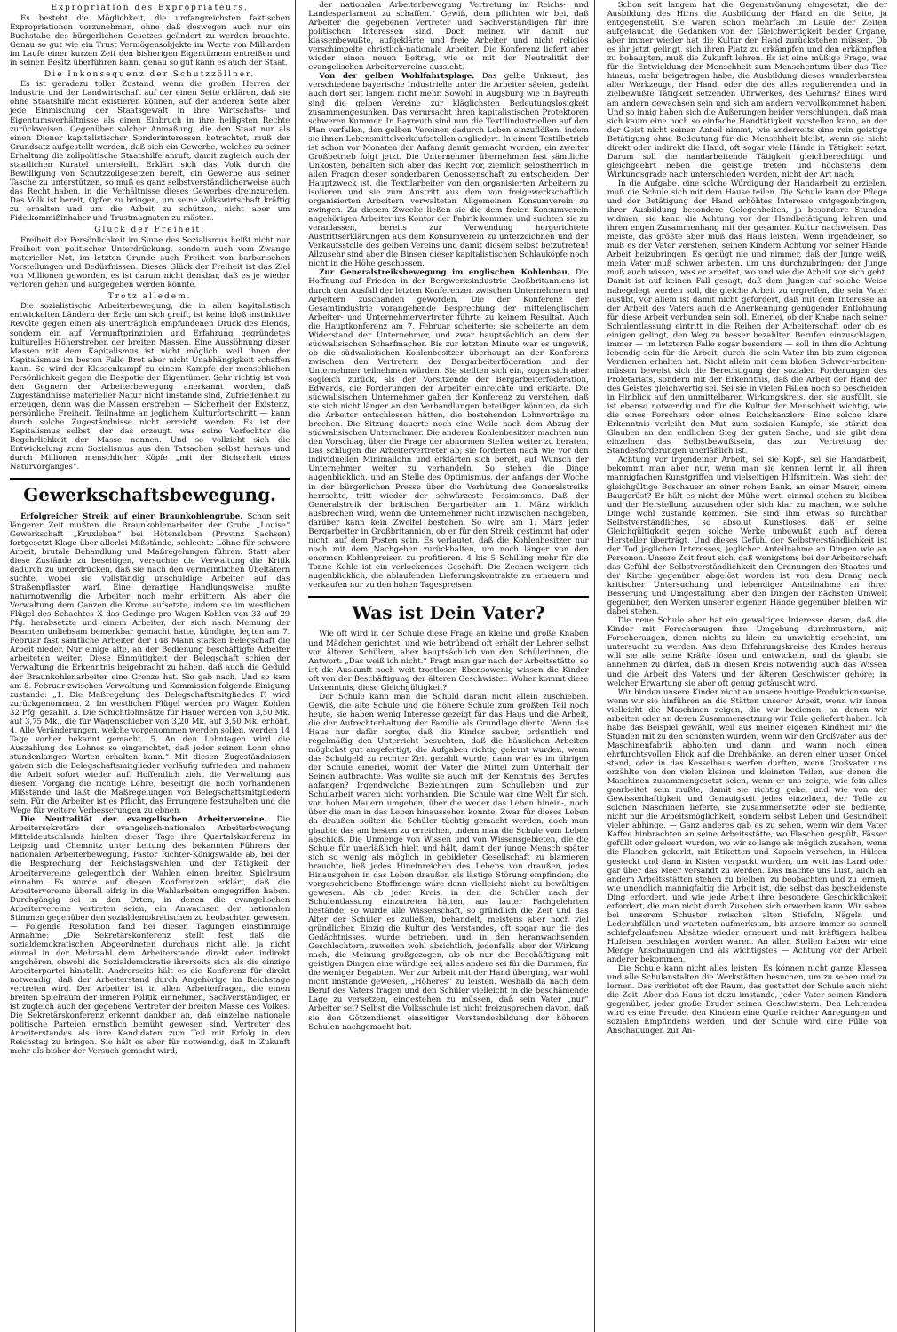Expropriation des Expropriateurs.
Es besteht die Möglichkeit, die umfangreichsten faktischen Expropriationen vorzunehmen, ohne daß deswegen auch nur ein Buchstabe des bürgerlichen Gesetzes geändert zu werden brauchte. Genau so gut wie ein Trust Vermögensobjekte im Werte von Milliarden im Laufe einer kurzen Zeit den bisherigen Eigentümern entreißen und in seinen Besitz überführen kann, genau so gut kann es auch der Staat.
Die Inkonsequenz der Schutzzöllner.
Es ist geradezu toller Zustand, wenn die großen Herren der Industrie und der Landwirtschaft auf der einen Seite erklären, daß sie ohne Staatshilfe nicht existieren können, auf der anderen Seite aber jede Einmischung der Staatsgewalt in ihre Wirtschafts- und Eigentumsverhältnisse als einen Einbruch in ihre heiligsten Rechte zurückweisen. Gegenüber solcher Anmaßung, die den Staat nur als einen Diener kapitalistischer Sonderinteressen betrachtet, muß der Grundsatz aufgestellt werden, daß sich ein Gewerbe, welches zu seiner Erhaltung die zollpolitische Staatshilfe anruft, damit zugleich auch der staatlichen Kuratel unterstellt. Erklärt sich das Volk durch die Bewilligung von Schutzzollgesetzen bereit, ein Gewerbe aus seiner Tasche zu unterstützen, so muß es ganz selbstverständlicherweise auch das Recht haben, in die Verhältnisse dieses Gewerbes dreinzureden. Das Volk ist bereit, Opfer zu bringen, um seine Volkswirtschaft kräftig zu erhalten und um die Arbeit zu schützen, nicht aber um Fideikommißinhaber und Trustmagnaten zu mästen.
Glück der Freiheit.
Freiheit der Persönlichkeit im Sinne des Sozialismus heißt nicht nur Freiheit von politischer Unterdrückung, sondern auch vom Zwange materieller Not, im letzten Grunde auch Freiheit von barbarischen Vorstellungen und Bedürfnissen. Dieses Glück der Freiheit ist das Ziel von Millionen geworden, es ist darum nicht denkbar, daß es je wieder verloren gehen und aufgegeben werden könnte.
Trotz alledem.
Die sozialistische Arbeiterbewegung, die in allen kapitalistisch entwickelten Ländern der Erde um sich greift, ist keine bloß instinktive Revolte gegen einen als unerträglich empfundenen Druck des Elends, sondern ein auf Vernunftprinzipien und Erfahrung gegründetes kulturelles Höherstreben der breiten Massen. Eine Aussöhnung dieser Massen mit dem Kapitalismus ist nicht möglich, weil ihnen der Kapitalismus im besten Falle Brot aber nicht Unabhängigkeit schaffen kann. So wird der Klassenkampf zu einem Kampfe der menschlichen Persönlichkeit gegen die Despotie der Eigentümer. Sehr richtig ist von den Gegnern der Arbeiterbewegung anerkannt worden, daß Zugeständnisse materieller Natur nicht imstande sind, Zufriedenheit zu erzeugen, denn was die Massen erstreben — Sicherheit der Existenz, persönliche Freiheit, Teilnahme an jeglichem Kulturfortschritt — kann durch solche Zugeständnisse nicht erreicht werden. Es ist der Kapitalismus selbst, der das erzeugt, was seine Verfechter die Begehrlichkeit der Masse nennen. Und so vollzieht sich die Entwickelung zum Sozialismus aus den Tatsachen selbst heraus und durch Millionen menschlicher Köpfe „mit der Sicherheit eines Naturvorganges“.
Gewerkschaftsbewegung.
Erfolgreicher Streik auf einer Braunkohlengrube. Schon seit längerer Zeit mußten die Braunkohlenarbeiter der Grube „Louise“ Gewerkschaft „Kruxleben“ bei Hötensleben (Provinz Sachsen) fortgesetzt Klage über allerlei Mißstände, schlechte Löhne für schwere Arbeit, brutale Behandlung und Maßregelungen führen. Statt aber diese Zustände zu beseitigen, versuchte die Verwaltung die Kritik dadurch zu unterdrücken, daß sie nach den vermeintlichen Übeltätern suchte, wobei sie vollständig unschuldige Arbeiter auf das Straßenpflaster warf. Eine derartige Handlungsweise mußte naturnotwendig die Arbeiter noch mehr erbittern. Als aber die Verwaltung dem Ganzen die Krone aufsetzte, indem sie im westlichen Flügel des Schachtes X das Gedinge pro Wagen Kohlen von 33 auf 29 Pfg. herabsetzte und einem Arbeiter, der sich nach Meinung der Beamten unliebsam bemerkbar gemacht hatte, kündigte, legten am 7. Februar fast sämtliche Arbeiter der 148 Mann starken Belegschaft die Arbeit nieder. Nur einige alte, an der Bedienung beschäftigte Arbeiter arbeiteten weiter. Diese Einmütigkeit der Belegschaft schien der Verwaltung die Erkenntnis beigebracht zu haben, daß auch die Geduld der Braunkohlenarbeiter eine Grenze hat. Sie gab nach. Und so kam am 8. Februar zwischen Verwaltung und Kommission folgende Einigung zustande: „1. Die Maßregelung des Belegschaftsmitgliedes F. wird zurückgenommen. 2. Im westlichen Flügel werden pro Wagen Kohlen 32 Pfg. gezahlt. 3. Die Schichtlohnsätze für Hauer werden von 3,50 Mk. auf 3,75 Mk., die für Wagenschieber von 3,20 Mk. auf 3,50 Mk. erhöht. 4. Alle Veränderungen, welche vorgenommen werden sollen, werden 14 Tage vorher bekannt gemacht. 5. An den Lohntagen wird die Auszahlung des Lohnes so eingerichtet, daß jeder seinen Lohn ohne stundenlanges Warten erhalten kann.“ Mit diesen Zugeständnissen gaben sich die Belegschaftsmitglieder vorläufig zufrieden und nahmen die Arbeit sofort wieder auf. Hoffentlich zieht die Verwaltung aus diesem Vorgang die richtige Lehre, beseitigt die noch vorhandenen Mißstände und läßt die Maßregelungen von Belegschaftsmitgliedern sein. Für die Arbeiter ist es Pflicht, das Errungene festzuhalten und die Wege für weitere Verbesserungen zu ebnen.
Die Neutralität der evangelischen Arbeitervereine. Die Arbeitersekretäre der evangelisch-nationalen Arbeiterbewegung Mitteldeutschlands hielten dieser Tage ihre Quartalskonferenz in Leipzig und Chemnitz unter Leitung des bekannten Führers der nationalen Arbeiterbewegung, Pastor Richter-Königswalde ab, bei der die Besprechung der Reichstagswahlen und der Tätigkeit der Arbeitervereine gelegentlich der Wahlen einen breiten Spielraum einnahm. Es wurde auf diesen Konferenzen erklärt, daß die Arbeitervereine überall eifrig in die Wahlarbeiten eingegriffen haben. Durchgängig sei in den Orten, in denen die evangelischen Arbeitervereine vertreten seien, ein Anwachsen der nationalen Stimmen gegenüber den sozialdemokratischen zu beobachten gewesen. — Folgende Resolution fand bei diesen Tagungen einstimmige Annahme: „Die Sekretärskonferenz stellt fest, daß die sozialdemokratischen Abgeordneten durchaus nicht alle, ja nicht einmal in der Mehrzahl dem Arbeiterstande direkt oder indirekt angehören, obwohl die Sozialdemokratie ihrerseits sich als die einzige Arbeiterpartei hinstellt. Andrerseits hält es die Konferenz für direkt notwendig, daß der Arbeiterstand durch Angehörige im Reichstage vertreten wird. Der Arbeiter ist in allen Arbeiterfragen, die einen breiten Spielraum der inneren Politik einnehmen, Sachverständiger, er ist zugleich auch der gegebene Vertreter der breiten Masse des Volkes. Die Sekretärskonferenz erkennt dankbar an, daß einzelne nationale politische Parteien ernstlich bemüht gewesen sind, Vertreter des Arbeiterstandes als ihre Kandidaten zum Teil mit Erfolg in den Reichstag zu bringen. Sie hält es aber für notwendig, daß in Zukunft mehr als bisher der Versuch gemacht wird,
der nationalen Arbeiterbewegung Vertretung im Reichs- und Landesparlament zu schaffen.“ Gewiß, dem pflichten wir bei, daß Arbeiter die gegebenen Vertreter und Sachverständigen für ihre politischen Interessen sind. Doch meinen wir damit nur klassenbewußte, aufgeklärte und freie Arbeiter und nicht religiös verschimpelte christlich-nationale Arbeiter. Die Konferenz liefert aber wieder einen neuen Beitrag, wie es mit der Neutralität der evangelischen Arbeitervereine aussieht.
Von der gelben Wohlfahrtsplage. Das gelbe Unkraut, das verschiedene bayerische Industrielle unter die Arbeiter säeten, gedeiht auch dort seit langem nicht mehr. Sowohl in Augsburg wie in Bayreuth sind die gelben Vereine zur kläglichsten Bedeutungslosigkeit zusammengesunken. Das verursacht ihren kapitalistischen Protektoren schweren Kummer. In Bayreuth sind nun die Textilindustriellen auf den Plan verfallen, den gelben Vereinen dadurch Leben einzuflößen, indem sie ihnen Lebensmittelverkaufsstellen angliedert. In einem Textilbetrieb ist schon vor Monaten der Anfang damit gemacht worden, ein zweiter Großbetrieb folgt jetzt. Die Unternehmer übernehmen fast sämtliche Unkosten, behalten sich aber das Recht vor, ziemlich selbstherrlich in allen Fragen dieser sonderbaren Genossenschaft zu entscheiden. Der Hauptzweck ist, die Textilarbeiter von den organisierten Arbeitern zu isolieren und sie zum Austritt aus dem von freigewerkschaftlich organisierten Arbeitern verwalteten Allgemeinen Konsumverein zu zwingen. Zu diesem Zwecke ließen sie die dem freien Konsumverein angehörigen Arbeiter ins Kontor der Fabrik kommen und suchten sie zu veranlassen, bereits zur Verwendung hergerichtete Austrittserklärungen aus dem Konsumverein zu unterzeichnen und der Verkaufsstelle des gelben Vereins und damit diesem selbst beizutreten! Allzusehr sind aber die Binsen dieser kapitalistischen Schlauköpfe noch nicht in die Höhe geschossen.
Zur Generalstreiksbewegung im englischen Kohlenbau. Die Hoffnung auf Frieden in der Bergwerksindustrie Großbritanniens ist durch den Ausfall der letzten Konferenzen zwischen Unternehmern und Arbeitern zuschanden geworden. Die der Konferenz der Gesamtindustrie vorangehende Besprechung der mittelenglischen Arbeiter- und Unternehmervertreter führte zu keinem Resultat. Auch die Hauptkonferenz am 7. Februar scheiterte; sie scheiterte an dem Widerstand der Unternehmer, und zwar hauptsächlich an dem der südwalisischen Scharfmacher. Bis zur letzten Minute war es ungewiß, ob die südwalisischen Kohlenbesitzer überhaupt an der Konferenz zwischen den Vertretern der Bergarbeiterföderation und der Unternehmer teilnehmen würden. Sie stellten sich ein, zogen sich aber sogleich zurück, als der Vorsitzende der Bergarbeiterföderation, Edwards, die Forderungen der Arbeiter einreichte und erklärte. Die südwalisischen Unternehmer gaben der Konferenz zu verstehen, daß sie sich nicht länger an den Verhandlungen beteiligen könnten, da sich die Arbeiter entschlossen hätten, die bestehenden Lohnverträge zu brechen. Die Sitzung dauerte noch eine Weile nach dem Abzug der südwalisischen Unternehmer. Die anderen Kohlenbesitzer machten nun den Vorschlag, über die Frage der abnormen Stellen weiter zu beraten. Das schlugen die Arbeitervertreter ab; sie forderten nach wie vor den individuellen Minimallohn und erklärten sich bereit, auf Wunsch der Unternehmer weiter zu verhandeln. So stehen die Dinge augenblicklich, und an Stelle des Optimismus, der anfangs der Woche in der bürgerlichen Presse über die Verhütung des Generalstreiks herrschte, tritt wieder der schwärzeste Pessimismus. Daß der Generalstreik der britischen Bergarbeiter am 1. März wirklich ausbrechen wird, wenn die Unternehmer nicht inzwischen nachgeben, darüber kann kein Zweifel bestehen. So wird am 1. März jeder Bergarbeiter in Großbritannien, ob er für den Streik gestimmt hat oder nicht, auf dem Posten sein. Es verlautet, daß die Kohlenbesitzer nur noch mit dem Nachgeben zurückhalten, um noch länger von den enormen Kohlenpreisen zu profitieren. 4 bis 5 Schilling mehr für die Tonne Kohle ist ein verlockendes Geschäft. Die Zechen weigern sich augenblicklich, die ablaufenden Lieferungskontrakte zu erneuern und verkaufen nur zu den hohen Tagespreisen.
Was ist Dein Vater?
Wie oft wird in der Schule diese Frage an kleine und große Knaben und Mädchen gerichtet, und wie betrübend oft erhält der Lehrer selbst von älteren Schülern, aber hauptsächlich von den Schülerinnen, die Antwort: „Das weiß ich nicht.“ Fragt man gar nach der Arbeitsstätte, so ist die Auskunft noch weit trostloser. Ebensowenig wissen die Kinder oft von der Beschäftigung der älteren Geschwister. Woher kommt diese Unkenntnis, diese Gleichgültigkeit?
Der Schule kann man die Schuld daran nicht allein zuschieben. Gewiß, die alte Schule und die höhere Schule zum größten Teil noch heute, sie haben wenig Interesse gezeigt für das Haus und die Arbeit, die der Aufrechterhaltung der Familie als Grundlage diente. Wenn das Haus nur dafür sorgte, daß die Kinder sauber, ordentlich und regelmäßig den Unterricht besuchten, daß die häuslichen Arbeiten möglichst gut angefertigt, die Aufgaben richtig gelernt wurden, wenn das Schulgeld zu rechter Zeit gezahlt wurde, dann war es im übrigen der Schule einerlei, womit der Vater die Mittel zum Unterhalt der Seinen aufbrachte. Was wollte sie auch mit der Kenntnis des Berufes anfangen? Irgendwelche Beziehungen zum Schulleben und zur Schularbeit waren nicht vorhanden. Die Schule war eine Welt für sich, von hohen Mauern umgeben, über die weder das Leben hinein-, noch über die man in das Leben hinaussehen konnte. Zwar für dieses Leben da draußen sollten die Schüler tüchtig gemacht werden, doch man glaubte das am besten zu erreichen, indem man die Schule vom Leben abschloß. Die Unmenge von Wissen und von Wissensgebieten, die die Schule für unerläßlich hielt und hält, damit der junge Mensch später sich so wenig als möglich in gebildeter Gesellschaft zu blamieren brauchte, ließ jedes Hineinreichen des Lebens von draußen, jedes Hinausgehen in das Leben draußen als lästige Störung empfinden; die vorgeschriebene Stoffmenge wäre dann vielleicht nicht zu bewältigen gewesen. Als ob jeder Kreis, in den die Schüler nach der Schulentlassung einzutreten hätten, aus lauter Fachgelehrten bestände, so wurde alle Wissenschaft, so gründlich die Zeit und das Alter der Schüler es zuließen, behandelt, meistens aber noch viel gründlicher. Einzig die Kultur des Verstandes, oft sogar nur die des Gedächtnisses, wurde betrieben, und in den heranwachsenden Geschlechtern, zuweilen wohl absichtlich, jedenfalls aber der Wirkung nach, die Meinung großgezogen, als ob nur die Beschäftigung mit geistigen Dingen eine würdige sei, alles andere sei für die Dummen, für die weniger Begabten. Wer zur Arbeit mit der Hand überging, war wohl nicht imstande gewesen, „Höheres“ zu leisten. Weshalb da nach dem Beruf des Vaters fragen und den Schüler vielleicht in die beschämende Lage zu versetzen, eingestehen zu müssen, daß sein Vater „nur“ Arbeiter sei? Selbst die Volksschule ist nicht freizusprechen davon, daß sie den Götzendienst einseitiger Verstandesbildung der höheren Schulen nachgemacht hat.
Schon seit langem hat die Gegenströmung eingesetzt, die der Ausbildung des Hirns die Ausbildung der Hand an die Seite, ja entgegenstellt. Sie waren schon mehrfach im Laufe der Zeiten aufgetaucht, die Gedanken von der Gleichwertigkeit beider Organe, aber immer wieder hat die Kultur der Hand zurückstehen müssen. Ob es ihr jetzt gelingt, sich ihren Platz zu erkämpfen und den erkämpften zu behaupten, muß die Zukunft lehren. Es ist eine müßige Frage, was für die Entwicklung der Menschheit zum Menschentum über das Tier hinaus, mehr beigetragen habe, die Ausbildung dieses wunderbarsten aller Werkzeuge, der Hand, oder die des alles regulierenden und in zielbewußte Tätigkeit setzenden Uhrwerkes, des Gehirns? Eines wird am andern gewachsen sein und sich am andern vervollkommnet haben. Und so innig haben sich die Äußerungen beider verschlungen, daß man sich kaum eine noch so einfache Handtätigkeit vorstellen kann, an der der Geist nicht seinen Anteil nimmt, wie anderseits eine rein geistige Betätigung ohne Bedeutung für die Menschheit bleibt, wenn sie nicht direkt oder indirekt die Hand, oft sogar viele Hände in Tätigkeit setzt. Darum soll die handarbeitende Tätigkeit gleichberechtigt und gleichgeehrt neben die geistige treten und höchstens dem Wirkungsgrade nach unterschieden werden, nicht der Art nach.
In die Aufgabe, eine solche Würdigung der Handarbeit zu erzielen, muß die Schule sich mit dem Hause teilen. Die Schule kann der Pflege und der Betätigung der Hand erhöhtes Interesse entgegenbringen, ihrer Ausbildung besondere Gelegenheiten, ja besondere Stunden widmen; sie kann die Achtung vor der Handbetätigung lehren und ihren engen Zusammenhang mit der gesamten Kultur nachweisen. Das meiste, das größte aber muß das Haus leisten. Wenn irgendeiner, so muß es der Vater verstehen, seinen Kindern Achtung vor seiner Hände Arbeit beizubringen. Es genügt nie und nimmer, daß der Junge weiß, mein Vater muß schwer arbeiten, um uns durchzubringen; der Junge muß auch wissen, was er arbeitet, wo und wie die Arbeit vor sich geht. Damit ist auf keinen Fall gesagt, daß dem Jungen auf solche Weise nahegelegt werden soll, die gleiche Arbeit zu ergreifen, die sein Vater ausübt, vor allem ist damit nicht gefordert, daß mit dem Interesse an der Arbeit des Vaters auch die Anerkennung genügender Entlohnung für diese Arbeit verbunden sein soll. Einerlei, ob der Knabe nach seiner Schulentlassung eintritt in die Reihen der Arbeiterschaft oder ob es einigen gelingt, den Weg zu besser bezahlten Berufen einzuschlagen, immer — im letzteren Falle sogar besonders — soll in ihm die Achtung lebendig sein für die Arbeit, durch die sein Vater ihn bis zum eigenen Verdienen erhalten hat. Nicht allein mit dem bloßen Schwer-arbeiten-müssen beweist sich die Berechtigung der sozialen Forderungen des Proletariats, sondern mit der Erkenntnis, daß die Arbeit der Hand der des Geistes gleichwertig sei. Sei sie in vielen Fällen noch so bescheiden in Hinblick auf den unmittelbaren Wirkungskreis, den sie ausfüllt, sie ist ebenso notwendig und für die Kultur der Menschheit wichtig, wie die eines Forschers oder eines Reichskanzlers. Eine solche klare Erkenntnis verleiht den Mut zum sozialen Kampfe, sie stärkt den Glauben an den endlichen Sieg der guten Sache, und sie gibt dem einzelnen das Selbstbewußtsein, das zur Vertretung der Standesforderungen unerläßlich ist.
Achtung vor irgendeiner Arbeit, sei sie Kopf-, sei sie Handarbeit, bekommt man aber nur, wenn man sie kennen lernt in all ihren mannigfachen Kunstgriffen und vielseitigen Hilfsmitteln. Was sieht der gleichgültige Beschauer an einer rohen Bank, an einer Mauer, einem Baugerüst? Er hält es nicht der Mühe wert, einmal stehen zu bleiben und der Herstellung zuzusehen oder sich klar zu machen, wie solche Dinge wohl zustande kommen. Sie sind ihm etwas so furchtbar Selbstverständliches, so absolut Kunstloses, daß er seine Gleichgültigkeit gegen solche Werke unbewußt auch auf deren Hersteller überträgt. Und dieses Gefühl der Selbstverständlichkeit ist der Tod jeglichen Interesses, jeglicher Anteilnahme an Dingen wie an Personen. Unsere Zeit freut sich, daß wenigstens bei der Arbeiterschaft das Gefühl der Selbstverständlichkeit den Ordnungen des Staates und der Kirche gegenüber abgelöst worden ist von dem Drang nach kritischer Untersuchung und lebendiger Anteilnahme an ihrer Besserung und Umgestaltung, aber den Dingen der nächsten Umwelt gegenüber, den Werken unserer eigenen Hände gegenüber bleiben wir dabei stehen.
Die neue Schule aber hat ein gewaltiges Interesse daran, daß die Kinder mit Forscheraugen ihre Umgebung durchmustern, mit Forscheraugen, denen nichts zu klein, zu unwichtig erscheint, um untersucht zu werden. Aus dem Erfahrungskreise des Kindes heraus will sie alle seine Kräfte lösen und entwickeln, und da glaubt sie annehmen zu dürfen, daß in diesen Kreis notwendig auch das Wissen und die Arbeit des Vaters und der älteren Geschwister gehöre; in welcher Erwartung sie aber oft genug getäuscht wird.
Wir binden unsere Kinder nicht an unsere heutige Produktionsweise, wenn wir sie hinführen an die Stätten unserer Arbeit, wenn wir ihnen vielleicht die Maschinen zeigen, die wir bedienen, an denen wir arbeiten oder an deren Zusammensetzung wir Teile geliefert haben. Ich habe das Beispiel gewählt, weil aus meiner eigenen Kindheit mir die Stunden mit zu den schönsten wurden, wenn wir den Großvater aus der Maschinenfabrik abholten und dann und wann noch einen ehrfurchtsvollen Blick auf die Drehbänke, an deren einer unser Onkel stand, oder in das Kesselhaus werfen durften, wenn Großvater uns erzählte von den vielen kleinen und kleinsten Teilen, aus denen die Maschinen zusammengesetzt seien, wenn er uns zeigte, wie fein alles gearbeitet sein mußte, damit sie richtig gehe, und wie von der Gewissenhaftigkeit und Genauigkeit jedes einzelnen, der Teile zu solchen Maschinen lieferte, sie zusammensetzte oder sie bediente, nicht nur die Arbeitsmöglichkeit, sondern selbst Leben und Gesundheit vieler abhinge. — Ganz anderes gab es zu sehen, wenn wir dem Vater Kaffee hinbrachten an seine Arbeitsstätte, wo Flaschen gespült, Fässer gefüllt oder geleert wurden, wo wir so lange als möglich zusahen, wenn die Flaschen gekorkt, mit Etiketten und Kapseln versehen, in Hülsen gesteckt und dann in Kisten verpackt wurden, um weit ins Land oder gar über das Meer versandt zu werden. Das machte uns Lust, auch an andern Arbeitsstätten stehen zu bleiben, zu beobachten und zu lernen, wie unendlich mannigfaltig die Arbeit ist, die selbst das bescheidenste Ding erfordert, und wie jede Arbeit ihre besondere Geschicklichkeit erfordert, die man nicht durch Zusehen sich erwerben kann. Wir sahen bei unserem Schuster zwischen alten Stiefeln, Nägeln und Lederabfällen und warteten aufmerksam, bis unsere immer so schnell schiefgelaufenen Absätze wieder erneuert und mit kräftigem halben Hufeisen beschlagen worden waren. An allen Stellen haben wir eine Menge Anschauungen und als wichtigstes — Achtung vor der Arbeit anderer bekommen.
Die Schule kann nicht alles leisten. Es können nicht ganze Klassen und alle Schulanstalten die Werkstätten besuchen, um zu sehen und zu lernen. Das verbietet oft der Raum, das gestattet der Schule auch nicht die Zeit. Aber das Haus ist dazu imstande, jeder Vater seinen Kindern gegenüber, jeder große Bruder seinen Geschwistern. Den Lehrenden wird es eine Freude, den Kindern eine Quelle reicher Anregungen und sozialen Empfindens werden, und der Schule wird eine Fülle von Anschauungen zur An-